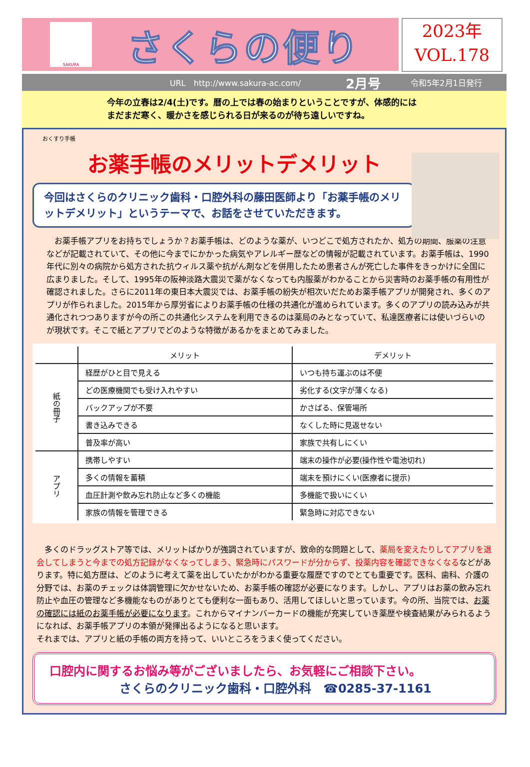SAKURA
さくらの便り
2023年
VOL.178
URL　http://www.sakura-ac.com/ 2月号 令和5年2月1日発行
今年の立春は2/4(土)です。暦の上では春の始まりということですが、体感的には
まだまだ寒く、暖かさを感じられる日が来るのが待ち遠しいですね。
おくすり手帳
お薬手帳のメリットデメリット
今回はさくらのクリニック歯科・口腔外科の藤田医師より「お薬手帳のメリットデメリット」というテーマで、お話をさせていただきます。
　お薬手帳アプリをお持ちでしょうか？お薬手帳は、どのような薬が、いつどこで処方されたか、処方の期間、服薬の注意などが記載されていて、その他に今までにかかった病気やアレルギー歴などの情報が記載されています。お薬手帳は、1990年代に別々の病院から処方された抗ウィルス薬や抗がん剤などを併用したため患者さんが死亡した事件をきっかけに全国に広まりました。そして、1995年の阪神淡路大震災で薬がなくなっても内服薬がわかることから災害時のお薬手帳の有用性が確認されました。さらに2011年の東日本大震災では、お薬手帳の紛失が相次いだためお薬手帳アプリが開発され、多くのアプリが作られました。2015年から厚労省によりお薬手帳の仕様の共通化が進められています。多くのアプリの読み込みが共通化されつつありますが今の所この共通化システムを利用できるのは薬局のみとなっていて、私達医療者には使いづらいのが現状です。そこで紙とアプリでどのような特徴があるかをまとめてみました。
| | メリット | デメリット |
| --- | --- | --- |
| 紙の冊子 | 経歴がひと目で見える | いつも持ち運ぶのは不便 |
| | どの医療機関でも受け入れやすい | 劣化する(文字が薄くなる) |
| | バックアップが不要 | かさばる、保管場所 |
| | 書き込みできる | なくした時に見返せない |
| | 普及率が高い | 家族で共有しにくい |
| アプリ | 携帯しやすい | 端末の操作が必要(操作性や電池切れ) |
| | 多くの情報を蓄積 | 端末を預けにくい(医療者に提示) |
| | 血圧計測や飲み忘れ防止など多くの機能 | 多機能で扱いにくい |
| | 家族の情報を管理できる | 緊急時に対応できない |
　多くのドラッグストア等では、メリットばかりが強調されていますが、致命的な問題として、薬局を変えたりしてアプリを退会してしまうと今までの処方記録がなくなってしまう、緊急時にパスワードが分からず、投薬内容を確認できなくなるなどがあります。特に処方歴は、どのように考えて薬を出していたかがわかる重要な履歴ですのでとても重要です。医科、歯科、介護の分野では、お薬のチェックは体調管理に欠かせないため、お薬手帳の確認が必要になります。しかし、アプリはお薬の飲み忘れ防止や血圧の管理など多機能なものがありとても便利な一面もあり、活用してほしいと思っています。今の所、当院では、お薬の確認には紙のお薬手帳が必要になります。これからマイナンバーカードの機能が充実していき薬歴や検査結果がみられるようになれば、お薬手帳アプリの本領が発揮出るようになると思います。
それまでは、アプリと紙の手帳の両方を持って、いいところをうまく使ってください。
口腔内に関するお悩み等がございましたら、お気軽にご相談下さい。
さくらのクリニック歯科・口腔外科　☎0285-37-1161